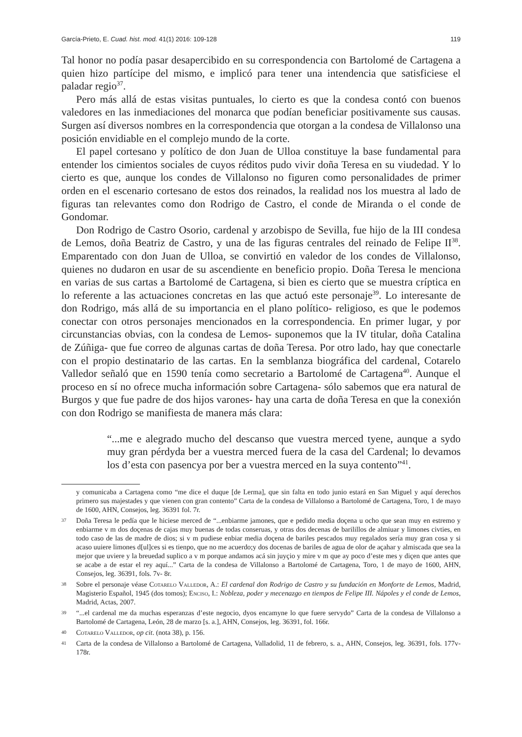García-Prieto, E. Cuad. hist. mod. 41(1) 2016: 109-128 119
Tal honor no podía pasar desapercibido en su correspondencia con Bartolomé de Cartagena a quien hizo partícipe del mismo, e implicó para tener una intendencia que satisficiese el paladar regio<sup>37</sup>.
Pero más allá de estas visitas puntuales, lo cierto es que la condesa contó con buenos valedores en las inmediaciones del monarca que podían beneficiar positivamente sus causas. Surgen así diversos nombres en la correspondencia que otorgan a la condesa de Villalonso una posición envidiable en el complejo mundo de la corte.
El papel cortesano y político de don Juan de Ulloa constituye la base fundamental para entender los cimientos sociales de cuyos réditos pudo vivir doña Teresa en su viudedad. Y lo cierto es que, aunque los condes de Villalonso no figuren como personalidades de primer orden en el escenario cortesano de estos dos reinados, la realidad nos los muestra al lado de figuras tan relevantes como don Rodrigo de Castro, el conde de Miranda o el conde de Gondomar.
Don Rodrigo de Castro Osorio, cardenal y arzobispo de Sevilla, fue hijo de la III condesa de Lemos, doña Beatriz de Castro, y una de las figuras centrales del reinado de Felipe II<sup>38</sup>. Emparentado con don Juan de Ulloa, se convirtió en valedor de los condes de Villalonso, quienes no dudaron en usar de su ascendiente en beneficio propio. Doña Teresa le menciona en varias de sus cartas a Bartolomé de Cartagena, si bien es cierto que se muestra críptica en lo referente a las actuaciones concretas en las que actuó este personaje<sup>39</sup>. Lo interesante de don Rodrigo, más allá de su importancia en el plano político- religioso, es que le podemos conectar con otros personajes mencionados en la correspondencia. En primer lugar, y por circunstancias obvias, con la condesa de Lemos- suponemos que la IV titular, doña Catalina de Zúñiga- que fue correo de algunas cartas de doña Teresa. Por otro lado, hay que conectarle con el propio destinatario de las cartas. En la semblanza biográfica del cardenal, Cotarelo Valledor señaló que en 1590 tenía como secretario a Bartolomé de Cartagena<sup>40</sup>. Aunque el proceso en sí no ofrece mucha información sobre Cartagena- sólo sabemos que era natural de Burgos y que fue padre de dos hijos varones- hay una carta de doña Teresa en que la conexión con don Rodrigo se manifiesta de manera más clara:
“...me e alegrado mucho del descanso que vuestra merced tyene, aunque a sydo muy gran pérdyda ber a vuestra merced fuera de la casa del Cardenal; lo devamos los d’esta con pasencya por ber a vuestra merced en la suya contento”<sup>41</sup>.
y comunicaba a Cartagena como “me dice el duque [de Lerma], que sin falta en todo junio estará en San Miguel y aquí derechos primero sus majestades y que vienen con gran contento” Carta de la condesa de Villalonso a Bartolomé de Cartagena, Toro, 1 de mayo de 1600, AHN, Consejos, leg. 36391 fol. 7r.
37 Doña Teresa le pedía que le hiciese merced de “...enbiarme jamones, que e pedido media doçena u ocho que sean muy en estremo y enbiarme v m dos doçenas de cajas muy buenas de todas conseruas, y otras dos decenas de barilillos de almiuar y limones civties, en todo caso de las de madre de dios; si v m pudiese enbiar media doçena de bariles pescados muy regalados sería muy gran cosa y si acaso uuiere limones d[ul]ces si es tienpo, que no me acuerdo;y dos docenas de bariles de agua de olor de açahar y almiscada que sea la mejor que uviere y la breuedad suplico a v m porque andamos acá sin juyçio y mire v m que ay poco d’este mes y diçen que antes que se acabe a de estar el rey aquí...” Carta de la condesa de Villalonso a Bartolomé de Cartagena, Toro, 1 de mayo de 1600, AHN, Consejos, leg. 36391, fols. 7v- 8r.
38 Sobre el personaje véase Cotarelo Valledor, A.: El cardenal don Rodrigo de Castro y su fundación en Monforte de Lemos, Madrid, Magisterio Español, 1945 (dos tomos); Enciso, I.: Nobleza, poder y mecenazgo en tiempos de Felipe III. Nápoles y el conde de Lemos, Madrid, Actas, 2007.
39 “...el cardenal me da muchas esperanzas d’este negocio, dyos encamyne lo que fuere servydo” Carta de la condesa de Villalonso a Bartolomé de Cartagena, León, 28 de marzo [s. a.], AHN, Consejos, leg. 36391, fol. 166r.
40 Cotarelo Valledor, op cit. (nota 38), p. 156.
41 Carta de la condesa de Villalonso a Bartolomé de Cartagena, Valladolid, 11 de febrero, s. a., AHN, Consejos, leg. 36391, fols. 177v- 178r.